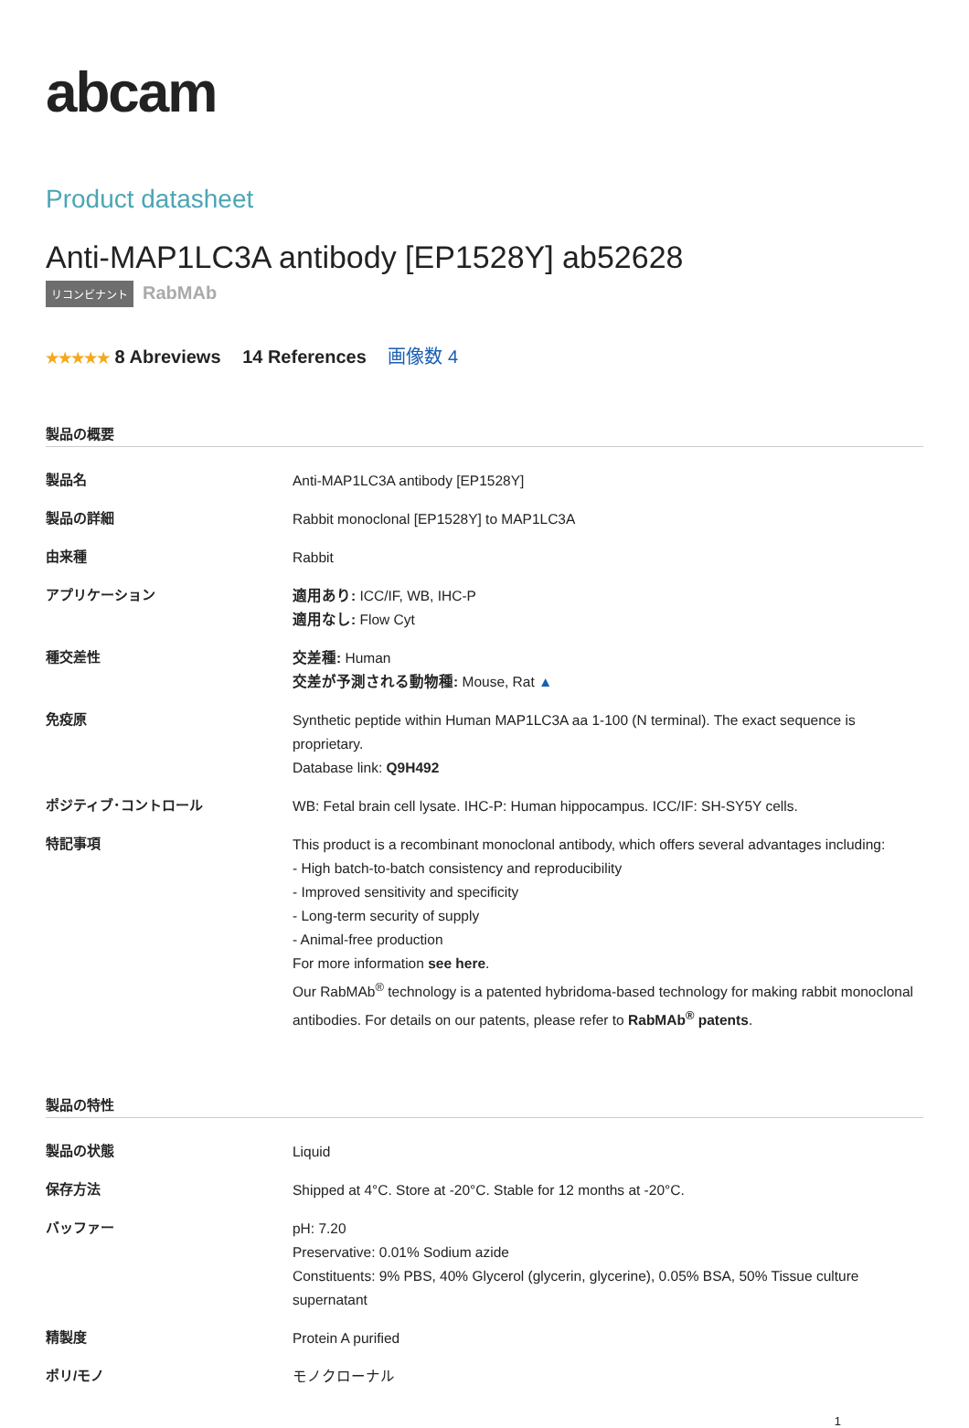abcam
Product datasheet
Anti-MAP1LC3A antibody [EP1528Y] ab52628
リコンビナント RabMAb
★★★★★ 8 Abreviews 14 References 画像数 4
製品の概要
| 製品名 | Anti-MAP1LC3A antibody [EP1528Y] |
| 製品の詳細 | Rabbit monoclonal [EP1528Y] to MAP1LC3A |
| 由来種 | Rabbit |
| アプリケーション | 適用あり: ICC/IF, WB, IHC-P 適用なし: Flow Cyt |
| 種交差性 | 交差種: Human 交差が予測される動物種: Mouse, Rat ▲ |
| 免疫原 | Synthetic peptide within Human MAP1LC3A aa 1-100 (N terminal). The exact sequence is proprietary. Database link: Q9H492 |
| ポジティブ･コントロール | WB: Fetal brain cell lysate. IHC-P: Human hippocampus. ICC/IF: SH-SY5Y cells. |
| 特記事項 | This product is a recombinant monoclonal antibody, which offers several advantages including: - High batch-to-batch consistency and reproducibility - Improved sensitivity and specificity - Long-term security of supply - Animal-free production For more information see here . Our RabMAb<sup>®</sup> technology is a patented hybridoma-based technology for making rabbit monoclonal antibodies. For details on our patents, please refer to RabMAb<sup>®</sup> patents . |
製品の特性
| 製品の状態 | Liquid |
| 保存方法 | Shipped at 4°C. Store at -20°C. Stable for 12 months at -20°C. |
| バッファー | pH: 7.20 Preservative: 0.01% Sodium azide Constituents: 9% PBS, 40% Glycerol (glycerin, glycerine), 0.05% BSA, 50% Tissue culture supernatant |
| 精製度 | Protein A purified |
| ポリ/モノ | モノクローナル |
1